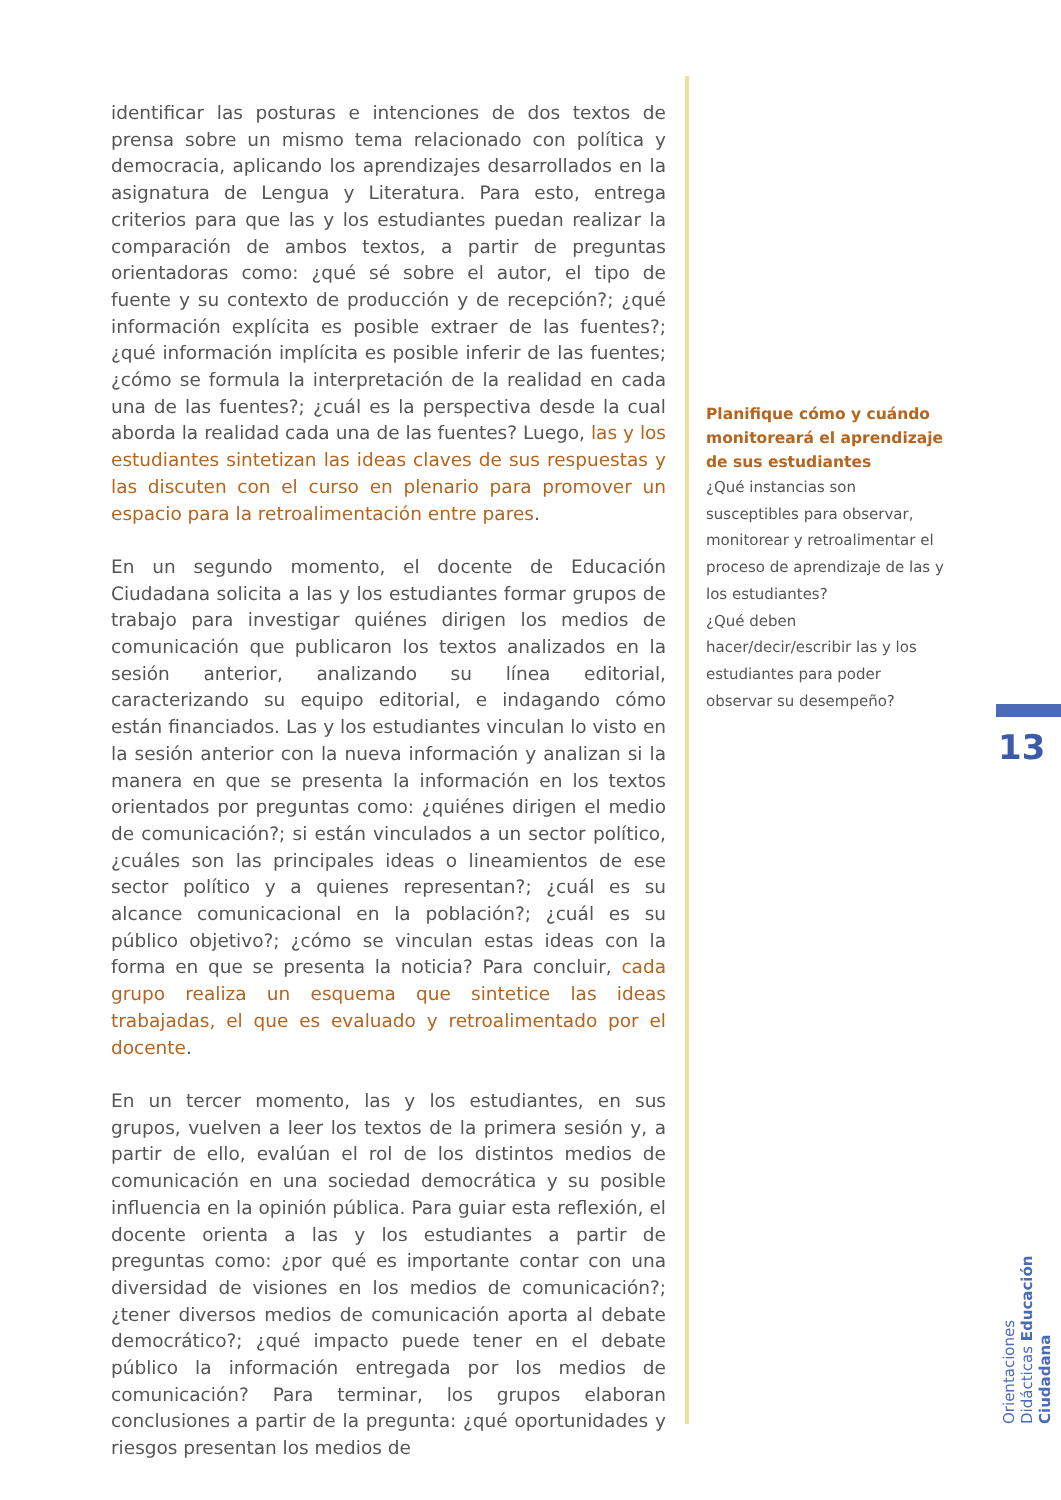identificar las posturas e intenciones de dos textos de prensa sobre un mismo tema relacionado con política y democracia, aplicando los aprendizajes desarrollados en la asignatura de Lengua y Literatura. Para esto, entrega criterios para que las y los estudiantes puedan realizar la comparación de ambos textos, a partir de preguntas orientadoras como: ¿qué sé sobre el autor, el tipo de fuente y su contexto de producción y de recepción?; ¿qué información explícita es posible extraer de las fuentes?; ¿qué información implícita es posible inferir de las fuentes; ¿cómo se formula la interpretación de la realidad en cada una de las fuentes?; ¿cuál es la perspectiva desde la cual aborda la realidad cada una de las fuentes? Luego, las y los estudiantes sintetizan las ideas claves de sus respuestas y las discuten con el curso en plenario para promover un espacio para la retroalimentación entre pares.
En un segundo momento, el docente de Educación Ciudadana solicita a las y los estudiantes formar grupos de trabajo para investigar quiénes dirigen los medios de comunicación que publicaron los textos analizados en la sesión anterior, analizando su línea editorial, caracterizando su equipo editorial, e indagando cómo están financiados. Las y los estudiantes vinculan lo visto en la sesión anterior con la nueva información y analizan si la manera en que se presenta la información en los textos orientados por preguntas como: ¿quiénes dirigen el medio de comunicación?; si están vinculados a un sector político, ¿cuáles son las principales ideas o lineamientos de ese sector político y a quienes representan?; ¿cuál es su alcance comunicacional en la población?; ¿cuál es su público objetivo?; ¿cómo se vinculan estas ideas con la forma en que se presenta la noticia? Para concluir, cada grupo realiza un esquema que sintetice las ideas trabajadas, el que es evaluado y retroalimentado por el docente.
En un tercer momento, las y los estudiantes, en sus grupos, vuelven a leer los textos de la primera sesión y, a partir de ello, evalúan el rol de los distintos medios de comunicación en una sociedad democrática y su posible influencia en la opinión pública. Para guiar esta reflexión, el docente orienta a las y los estudiantes a partir de preguntas como: ¿por qué es importante contar con una diversidad de visiones en los medios de comunicación?; ¿tener diversos medios de comunicación aporta al debate democrático?; ¿qué impacto puede tener en el debate público la información entregada por los medios de comunicación? Para terminar, los grupos elaboran conclusiones a partir de la pregunta: ¿qué oportunidades y riesgos presentan los medios de
Planifique cómo y cuándo monitoreará el aprendizaje de sus estudiantes
¿Qué instancias son susceptibles para observar, monitorear y retroalimentar el proceso de aprendizaje de las y los estudiantes?
¿Qué deben hacer/decir/escribir las y los estudiantes para poder observar su desempeño?
13
Orientaciones Didácticas Educación Ciudadana